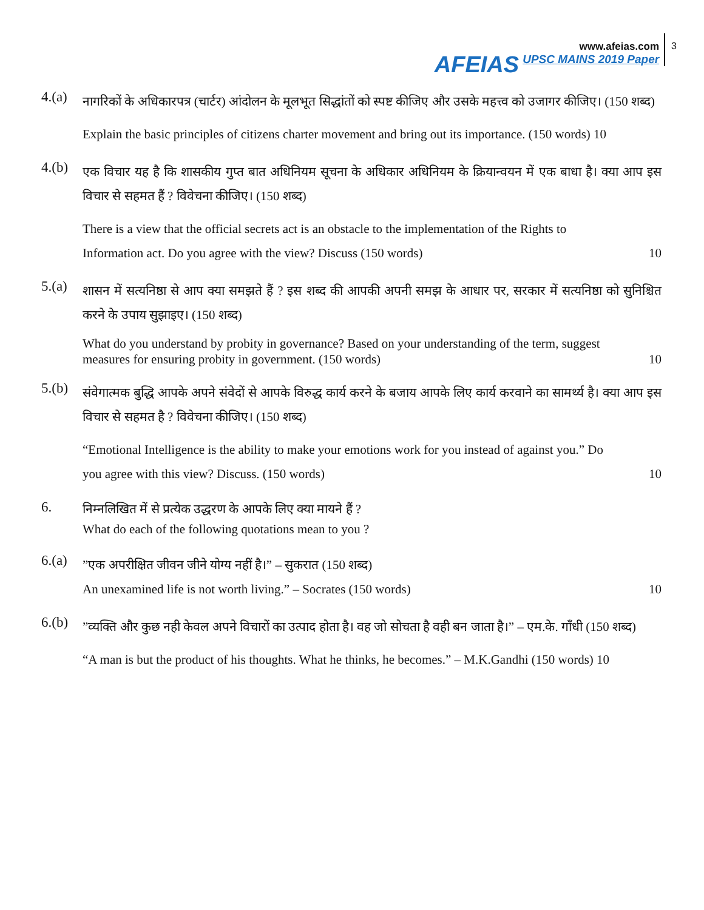AFEIAS
www.afeias.com
UPSC MAINS 2019 Paper
3
4.(a)
नागरिकों के अधिकारपत्र (चार्टर) आंदोलन के मूलभूत सिद्धांतों को स्पष्ट कीजिए और उसके महत्त्व को उजागर कीजिए। (150 शब्द)
Explain the basic principles of citizens charter movement and bring out its importance. (150 words) 10
4.(b)
एक विचार यह है कि शासकीय गुप्त बात अधिनियम सूचना के अधिकार अधिनियम के क्रियान्वयन में एक बाधा है। क्या आप इस विचार से सहमत हैं ? विवेचना कीजिए। (150 शब्द)
There is a view that the official secrets act is an obstacle to the implementation of the Rights to
Information act. Do you agree with the view? Discuss (150 words) 10
5.(a)
शासन में सत्यनिष्ठा से आप क्या समझते हैं ? इस शब्द की आपकी अपनी समझ के आधार पर, सरकार में सत्यनिष्ठा को सुनिश्चित करने के उपाय सुझाइए। (150 शब्द)
What do you understand by probity in governance? Based on your understanding of the term, suggest
measures for ensuring probity in government. (150 words) 10
5.(b)
संवेगात्मक बुद्धि आपके अपने संवेदों से आपके विरुद्ध कार्य करने के बजाय आपके लिए कार्य करवाने का सामर्थ्य है। क्या आप इस विचार से सहमत है ? विवेचना कीजिए। (150 शब्द)
“Emotional Intelligence is the ability to make your emotions work for you instead of against you.” Do
you agree with this view? Discuss. (150 words) 10
6.
निम्नलिखित में से प्रत्येक उद्धरण के आपके लिए क्या मायने हैं ?
What do each of the following quotations mean to you ?
6.(a)
”एक अपरीक्षित जीवन जीने योग्य नहीं है।” – सुकरात (150 शब्द)
An unexamined life is not worth living.” – Socrates (150 words) 10
6.(b)
”व्यक्ति और कुछ नही केवल अपने विचारों का उत्पाद होता है। वह जो सोचता है वही बन जाता है।” – एम.के. गाँधी (150 शब्द)
“A man is but the product of his thoughts. What he thinks, he becomes.” – M.K.Gandhi (150 words) 10